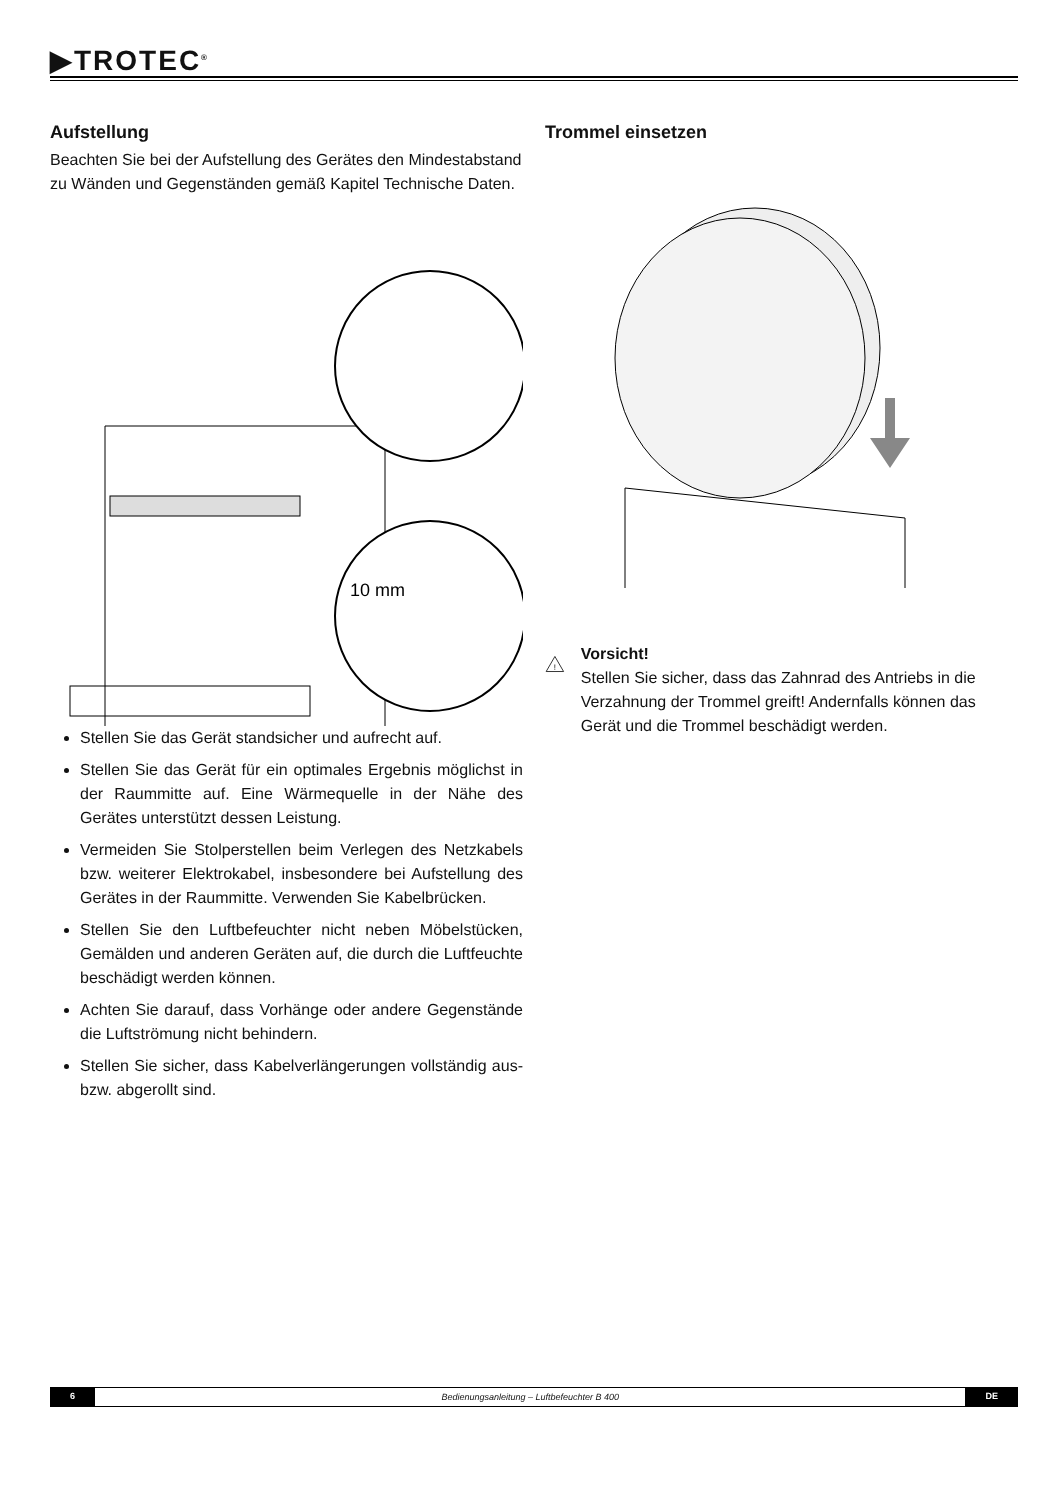▶TROTEC<sup>®</sup>
Aufstellung
Beachten Sie bei der Aufstellung des Gerätes den Mindestabstand zu Wänden und Gegenständen gemäß Kapitel Technische Daten.
10 mm
Stellen Sie das Gerät standsicher und aufrecht auf.
Stellen Sie das Gerät für ein optimales Ergebnis möglichst in der Raummitte auf. Eine Wärmequelle in der Nähe des Gerätes unterstützt dessen Leistung.
Vermeiden Sie Stolperstellen beim Verlegen des Netzkabels bzw. weiterer Elektrokabel, insbesondere bei Aufstellung des Gerätes in der Raummitte. Verwenden Sie Kabelbrücken.
Stellen Sie den Luftbefeuchter nicht neben Möbelstücken, Gemälden und anderen Geräten auf, die durch die Luftfeuchte beschädigt werden können.
Achten Sie darauf, dass Vorhänge oder andere Gegenstände die Luftströmung nicht behindern.
Stellen Sie sicher, dass Kabelverlängerungen vollständig aus- bzw. abgerollt sind.
Trommel einsetzen
!
Vorsicht!
Stellen Sie sicher, dass das Zahnrad des Antriebs in die Verzahnung der Trommel greift! Andernfalls können das Gerät und die Trommel beschädigt werden.
6 Bedienungsanleitung – Luftbefeuchter B 400 DE